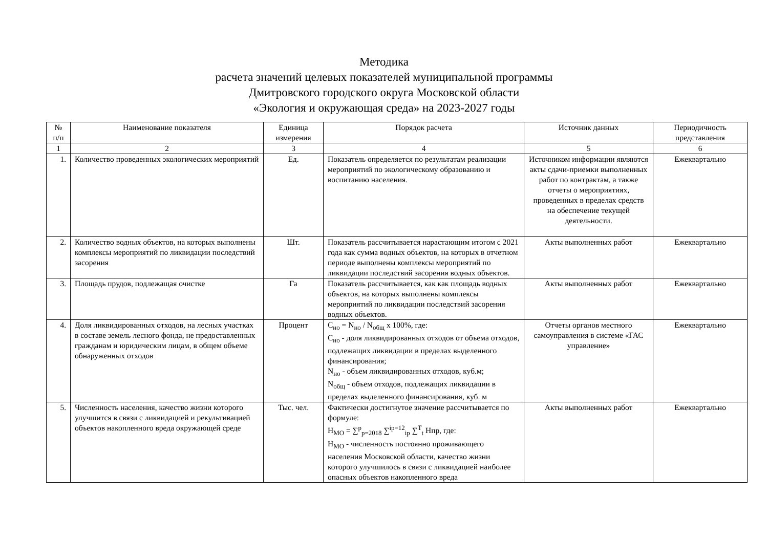Методика
расчета значений целевых показателей муниципальной программы
Дмитровского городского округа Московской области
«Экология и окружающая среда» на 2023-2027 годы
| № п/п | Наименование показателя | Единица измерения | Порядок расчета | Источник данных | Периодичность представления |
| --- | --- | --- | --- | --- | --- |
| 1 | 2 | 3 | 4 | 5 | 6 |
| 1. | Количество проведенных экологических мероприятий | Ед. | Показатель определяется по результатам реализации мероприятий по экологическому образованию и воспитанию населения. | Источником информации являются акты сдачи-приемки выполненных работ по контрактам, а также отчеты о мероприятиях, проведенных в пределах средств на обеспечение текущей деятельности. | Ежеквартально |
| 2. | Количество водных объектов, на которых выполнены комплексы мероприятий по ликвидации последствий засорения | Шт. | Показатель рассчитывается нарастающим итогом с 2021 года как сумма водных объектов, на которых в отчетном периоде выполнены комплексы мероприятий по ликвидации последствий засорения водных объектов. | Акты выполненных работ | Ежеквартально |
| 3. | Площадь прудов, подлежащая очистке | Га | Показатель рассчитывается, как как площадь водных объектов, на которых выполнены комплексы мероприятий по ликвидации последствий засорения водных объектов. | Акты выполненных работ | Ежеквартально |
| 4. | Доля ликвидированных отходов, на лесных участках в составе земель лесного фонда, не предоставленных гражданам и юридическим лицам, в общем объеме обнаруженных отходов | Процент | С<sub>но</sub> = N<sub>но</sub> / N<sub>общ</sub> х 100%, где: С<sub>но</sub> - доля ликвидированных отходов от объема отходов, подлежащих ликвидации в пределах выделенного финансирования; N<sub>но</sub> - объем ликвидированных отходов, куб.м; N<sub>общ</sub> - объем отходов, подлежащих ликвидации в пределах выделенного финансирования, куб. м | Отчеты органов местного самоуправления в системе «ГАС управление» | Ежеквартально |
| 5. | Численность населения, качество жизни которого улучшится в связи с ликвидацией и рекультивацией объектов накопленного вреда окружающей среде | Тыс. чел. | Фактически достигнутое значение рассчитывается по формуле: Н<sub>МО</sub> = ∑<sup>p</sup><sub>p=2018</sub> ∑<sup>ip=12</sup><sub>ip</sub> ∑<sup>T</sup><sub>t</sub> Нпр, где: Н<sub>МО</sub> - численность постоянно проживающего населения Московской области, качество жизни которого улучшилось в связи с ликвидацией наиболее опасных объектов накопленного вреда | Акты выполненных работ | Ежеквартально |